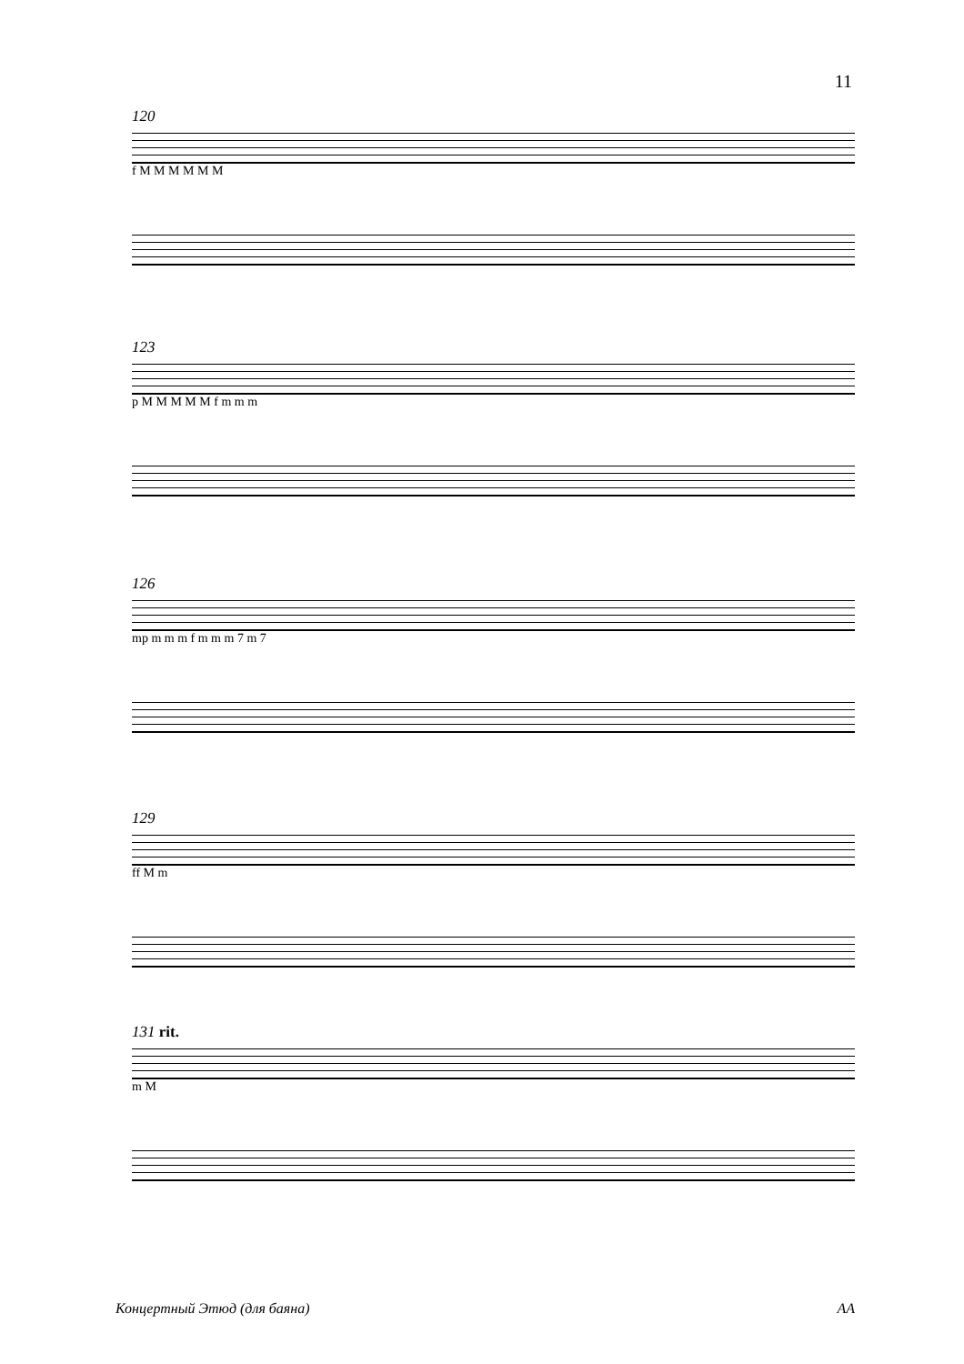11
120
f M M M M M M
123
p M M M M M f m m m
126
mp m m m f m m m 7 m 7
129
ff M m
131 rit.
m M
Концертный Этюд (для баяна) AA